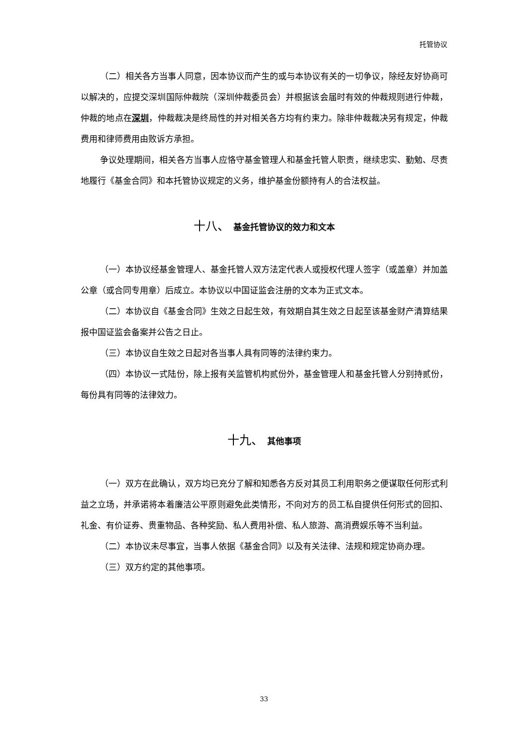托管协议
（二）相关各方当事人同意，因本协议而产生的或与本协议有关的一切争议，除经友好协商可以解决的，应提交深圳国际仲裁院（深圳仲裁委员会）并根据该会届时有效的仲裁规则进行仲裁，仲裁的地点在深圳，仲裁裁决是终局性的并对相关各方均有约束力。除非仲裁裁决另有规定，仲裁费用和律师费用由败诉方承担。
争议处理期间，相关各方当事人应恪守基金管理人和基金托管人职责，继续忠实、勤勉、尽责地履行《基金合同》和本托管协议规定的义务，维护基金份额持有人的合法权益。
十八、 基金托管协议的效力和文本
（一）本协议经基金管理人、基金托管人双方法定代表人或授权代理人签字（或盖章）并加盖公章（或合同专用章）后成立。本协议以中国证监会注册的文本为正式文本。
（二）本协议自《基金合同》生效之日起生效，有效期自其生效之日起至该基金财产清算结果报中国证监会备案并公告之日止。
（三）本协议自生效之日起对各当事人具有同等的法律约束力。
（四）本协议一式陆份，除上报有关监管机构贰份外，基金管理人和基金托管人分别持贰份，每份具有同等的法律效力。
十九、 其他事项
（一）双方在此确认，双方均已充分了解和知悉各方反对其员工利用职务之便谋取任何形式利益之立场，并承诺将本着廉洁公平原则避免此类情形，不向对方的员工私自提供任何形式的回扣、礼金、有价证券、贵重物品、各种奖励、私人费用补偿、私人旅游、高消费娱乐等不当利益。
（二）本协议未尽事宜，当事人依据《基金合同》以及有关法律、法规和规定协商办理。
（三）双方约定的其他事项。
33